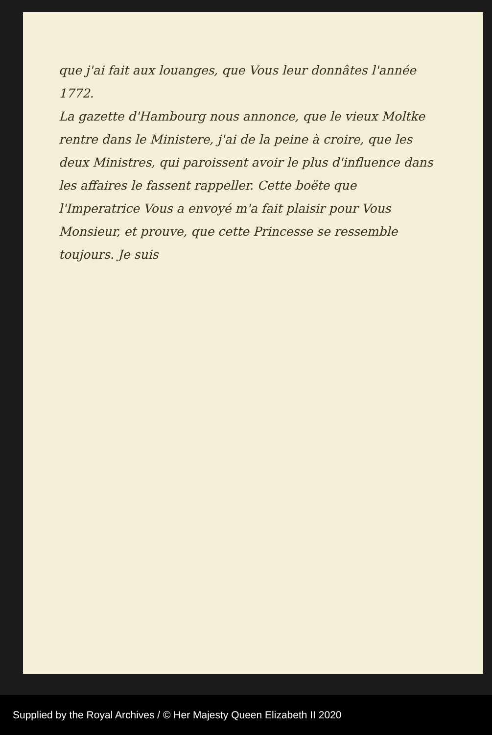que j'ai fait aux louanges, que Vous leur donnâtes l'année 1772.
La gazette d'Hambourg nous annonce, que le vieux Moltke rentre dans le Ministere, j'ai de la peine à croire, que les deux Ministres, qui paroissent avoir le plus d'influence dans les affaires le fassent rappeller. Cette boëte que l'Imperatrice Vous a envoyé m'a fait plaisir pour Vous Monsieur, et prouve, que cette Princesse se ressemble toujours. Je suis
Supplied by the Royal Archives / © Her Majesty Queen Elizabeth II 2020